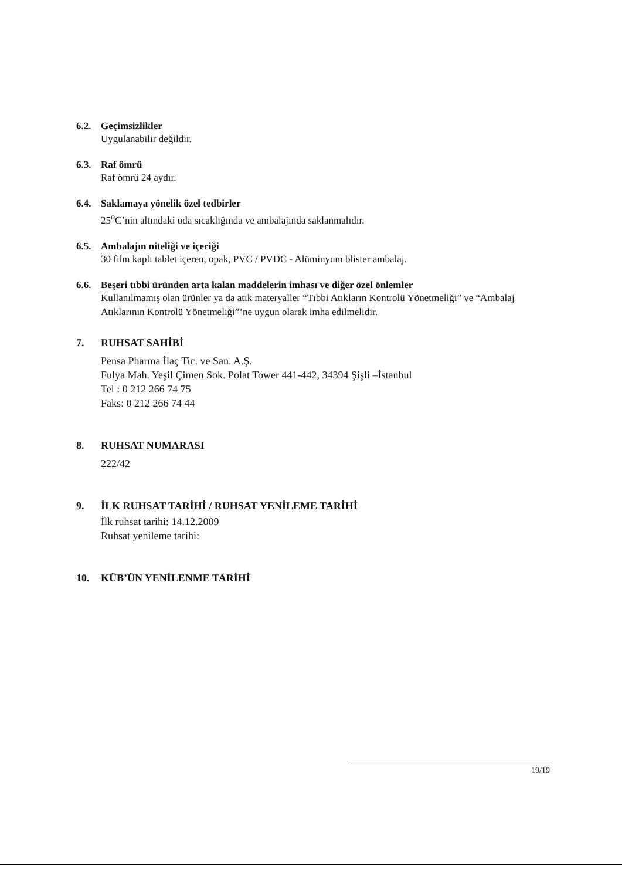6.2. Geçimsizlikler
Uygulanabilir değildir.
6.3. Raf ömrü
Raf ömrü 24 aydır.
6.4. Saklamaya yönelik özel tedbirler
25<sup>o</sup>C’nin altındaki oda sıcaklığında ve ambalajında saklanmalıdır.
6.5. Ambalajın niteliği ve içeriği
30 film kaplı tablet içeren, opak, PVC / PVDC - Alüminyum blister ambalaj.
6.6. Beşeri tıbbi üründen arta kalan maddelerin imhası ve diğer özel önlemler
Kullanılmamış olan ürünler ya da atık materyaller “Tıbbi Atıkların Kontrolü Yönetmeliği” ve “Ambalaj Atıklarının Kontrolü Yönetmeliği”’ne uygun olarak imha edilmelidir.
7. RUHSAT SAHİBİ
Pensa Pharma İlaç Tic. ve San. A.Ş.
Fulya Mah. Yeşil Çimen Sok. Polat Tower 441-442, 34394 Şişli –İstanbul
Tel : 0 212 266 74 75
Faks: 0 212 266 74 44
8. RUHSAT NUMARASI
222/42
9. İLK RUHSAT TARİHİ / RUHSAT YENİLEME TARİHİ
İlk ruhsat tarihi: 14.12.2009
Ruhsat yenileme tarihi:
10. KÜB’ÜN YENİLENME TARİHİ
19/19